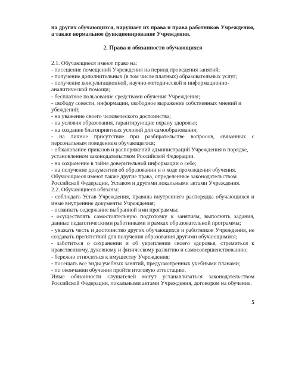на других обучающихся, нарушает их права и права работников Учреждения, а также нормальное функционирование Учреждения.
2. Права и обязанности обучающихся
2.1. Обучающиеся имеют право на:
- посещение помещений Учреждения на период проведения занятий;
- получение дополнительных (в том числе платных) образовательных услуг;
- получение консультационной, научно-методической и информационно-аналитической помощи;
- бесплатное пользование средствами обучения Учреждения;
- свободу совести, информации, свободное выражение собственных мнений и убеждений;
- на уважение своего человеческого достоинства;
- на условия образования, гарантирующие охрану здоровья;
- на создание благоприятных условий для самообразования;
- на личное присутствие при разбирательстве вопросов, связанных с персональным поведением обучающегося;
- обжалование приказов и распоряжений администраций Учреждения в порядке, установленном законодательством Российской Федерации.
- на сохранение в тайне доверительной информации о себе;
- на получение документов об образовании и о ходе прохождения обучения.
Обучающиеся имеют также другие права, определенные законодательством Российской Федерации, Уставом и другими локальными актами Учреждения.
2.2. Обучающиеся обязаны:
- соблюдать Устав Учреждения, правила внутреннего распорядка обучающихся и иные внутренние документы Учреждения;
- осваивать содержание выбранной ими программы;
- осуществлять самостоятельную подготовку к занятиям, выполнять задания, данные педагогическими работниками в рамках образовательной программы;
- уважать честь и достоинство других обучающихся и работников Учреждения, не создавать препятствий для получения образования другими обучающимися;
- заботиться о сохранении и об укреплении своего здоровья, стремиться к нравственному, духовному и физическому развитию и самосовершенствованию;
- бережно относиться к имуществу Учреждения;
- посещать все виды учебных занятий, предусмотренных учебными планами;
- по окончании обучения пройти итоговую аттестацию.
Иные обязанности слушателей могут устанавливаться законодательством Российской Федерации, локальными актами Учреждения, договором на обучение.
5